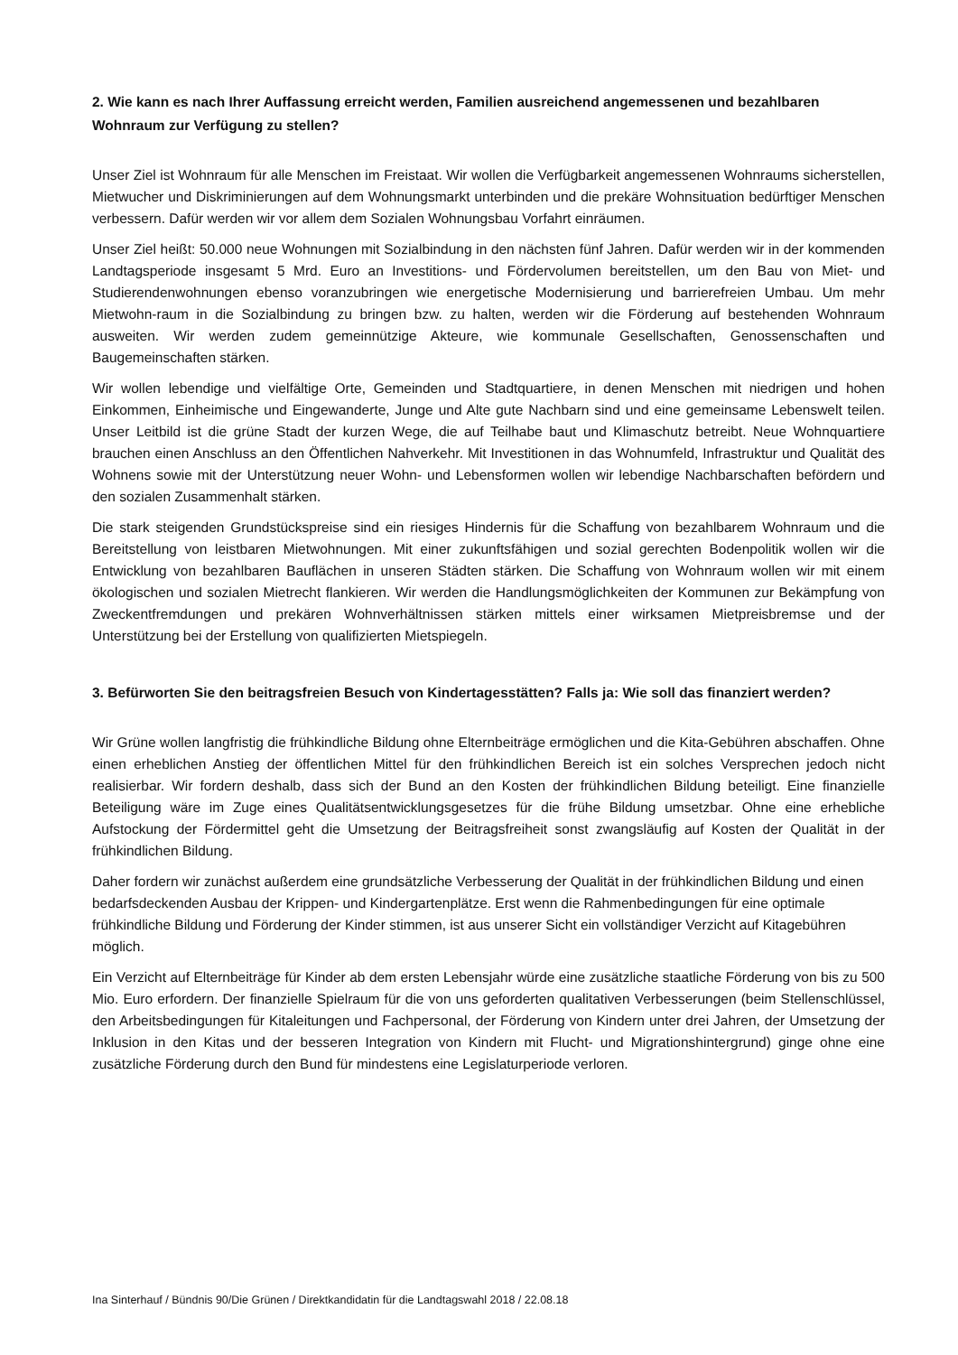2. Wie kann es nach Ihrer Auffassung erreicht werden, Familien ausreichend angemessenen und bezahlbaren Wohnraum zur Verfügung zu stellen?
Unser Ziel ist Wohnraum für alle Menschen im Freistaat. Wir wollen die Verfügbarkeit angemessenen Wohnraums sicherstellen, Mietwucher und Diskriminierungen auf dem Wohnungsmarkt unterbinden und die prekäre Wohnsituation bedürftiger Menschen verbessern. Dafür werden wir vor allem dem Sozialen Wohnungsbau Vorfahrt einräumen.
Unser Ziel heißt: 50.000 neue Wohnungen mit Sozialbindung in den nächsten fünf Jahren. Dafür werden wir in der kommenden Landtagsperiode insgesamt 5 Mrd. Euro an Investitions- und Fördervolumen bereitstellen, um den Bau von Miet- und Studierendenwohnungen ebenso voranzubringen wie energetische Modernisierung und barrierefreien Umbau. Um mehr Mietwohn-raum in die Sozialbindung zu bringen bzw. zu halten, werden wir die Förderung auf bestehenden Wohnraum ausweiten. Wir werden zudem gemeinnützige Akteure, wie kommunale Gesellschaften, Genossenschaften und Baugemeinschaften stärken.
Wir wollen lebendige und vielfältige Orte, Gemeinden und Stadtquartiere, in denen Menschen mit niedrigen und hohen Einkommen, Einheimische und Eingewanderte, Junge und Alte gute Nachbarn sind und eine gemeinsame Lebenswelt teilen. Unser Leitbild ist die grüne Stadt der kurzen Wege, die auf Teilhabe baut und Klimaschutz betreibt. Neue Wohnquartiere brauchen einen Anschluss an den Öffentlichen Nahverkehr. Mit Investitionen in das Wohnumfeld, Infrastruktur und Qualität des Wohnens sowie mit der Unterstützung neuer Wohn- und Lebensformen wollen wir lebendige Nachbarschaften befördern und den sozialen Zusammenhalt stärken.
Die stark steigenden Grundstückspreise sind ein riesiges Hindernis für die Schaffung von bezahlbarem Wohnraum und die Bereitstellung von leistbaren Mietwohnungen. Mit einer zukunftsfähigen und sozial gerechten Bodenpolitik wollen wir die Entwicklung von bezahlbaren Bauflächen in unseren Städten stärken. Die Schaffung von Wohnraum wollen wir mit einem ökologischen und sozialen Mietrecht flankieren. Wir werden die Handlungsmöglichkeiten der Kommunen zur Bekämpfung von Zweckentfremdungen und prekären Wohnverhältnissen stärken mittels einer wirksamen Mietpreisbremse und der Unterstützung bei der Erstellung von qualifizierten Mietspiegeln.
3. Befürworten Sie den beitragsfreien Besuch von Kindertagesstätten? Falls ja: Wie soll das finanziert werden?
Wir Grüne wollen langfristig die frühkindliche Bildung ohne Elternbeiträge ermöglichen und die Kita-Gebühren abschaffen. Ohne einen erheblichen Anstieg der öffentlichen Mittel für den frühkindlichen Bereich ist ein solches Versprechen jedoch nicht realisierbar. Wir fordern deshalb, dass sich der Bund an den Kosten der frühkindlichen Bildung beteiligt. Eine finanzielle Beteiligung wäre im Zuge eines Qualitätsentwicklungsgesetzes für die frühe Bildung umsetzbar. Ohne eine erhebliche Aufstockung der Fördermittel geht die Umsetzung der Beitragsfreiheit sonst zwangsläufig auf Kosten der Qualität in der frühkindlichen Bildung.
Daher fordern wir zunächst außerdem eine grundsätzliche Verbesserung der Qualität in der frühkindlichen Bildung und einen bedarfsdeckenden Ausbau der Krippen- und Kindergartenplätze. Erst wenn die Rahmenbedingungen für eine optimale frühkindliche Bildung und Förderung der Kinder stimmen, ist aus unserer Sicht ein vollständiger Verzicht auf Kitagebühren möglich.
Ein Verzicht auf Elternbeiträge für Kinder ab dem ersten Lebensjahr würde eine zusätzliche staatliche Förderung von bis zu 500 Mio. Euro erfordern. Der finanzielle Spielraum für die von uns geforderten qualitativen Verbesserungen (beim Stellenschlüssel, den Arbeitsbedingungen für Kitaleitungen und Fachpersonal, der Förderung von Kindern unter drei Jahren, der Umsetzung der Inklusion in den Kitas und der besseren Integration von Kindern mit Flucht- und Migrationshintergrund) ginge ohne eine zusätzliche Förderung durch den Bund für mindestens eine Legislaturperiode verloren.
Ina Sinterhauf / Bündnis 90/Die Grünen / Direktkandidatin für die Landtagswahl 2018 / 22.08.18